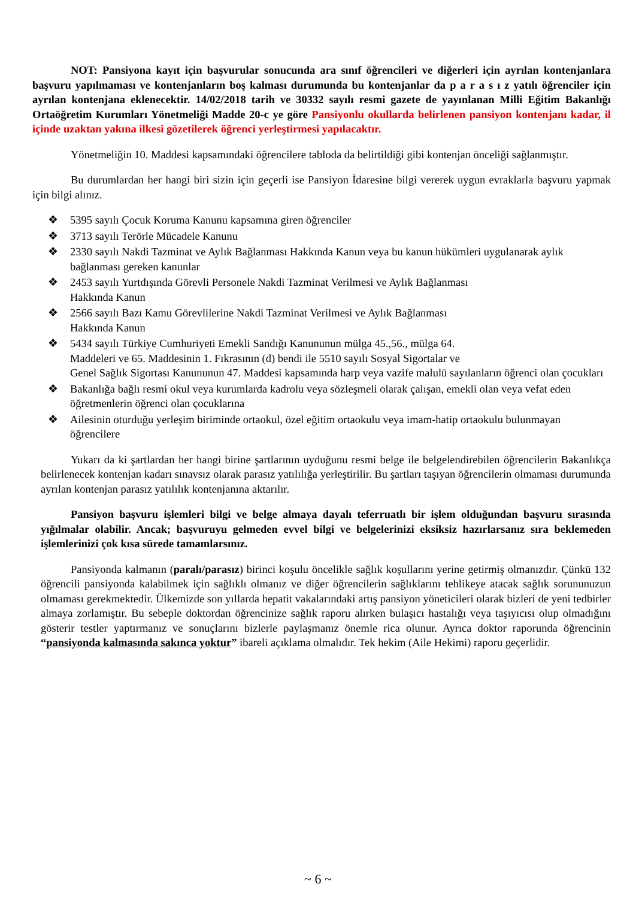NOT: Pansiyona kayıt için başvurular sonucunda ara sınıf öğrencileri ve diğerleri için ayrılan kontenjanlara başvuru yapılmaması ve kontenjanların boş kalması durumunda bu kontenjanlar da p a r a s ı z yatılı öğrenciler için ayrılan kontenjana eklenecektir. 14/02/2018 tarih ve 30332 sayılı resmi gazete de yayınlanan Milli Eğitim Bakanlığı Ortaöğretim Kurumları Yönetmeliği Madde 20-c ye göre Pansiyonlu okullarda belirlenen pansiyon kontenjanı kadar, il içinde uzaktan yakına ilkesi gözetilerek öğrenci yerleştirmesi yapılacaktır.
Yönetmeliğin 10. Maddesi kapsamındaki öğrencilere tabloda da belirtildiği gibi kontenjan önceliği sağlanmıştır.
Bu durumlardan her hangi biri sizin için geçerli ise Pansiyon İdaresine bilgi vererek uygun evraklarla başvuru yapmak için bilgi alınız.
❖ 5395 sayılı Çocuk Koruma Kanunu kapsamına giren öğrenciler
❖ 3713 sayılı Terörle Mücadele Kanunu
❖ 2330 sayılı Nakdi Tazminat ve Aylık Bağlanması Hakkında Kanun veya bu kanun hükümleri uygulanarak aylık bağlanması gereken kanunlar
❖ 2453 sayılı Yurtdışında Görevli Personele Nakdi Tazminat Verilmesi ve Aylık Bağlanması
Hakkında Kanun
❖ 2566 sayılı Bazı Kamu Görevlilerine Nakdi Tazminat Verilmesi ve Aylık Bağlanması
Hakkında Kanun
❖ 5434 sayılı Türkiye Cumhuriyeti Emekli Sandığı Kanununun mülga 45.,56., mülga 64.
Maddeleri ve 65. Maddesinin 1. Fıkrasının (d) bendi ile 5510 sayılı Sosyal Sigortalar ve
Genel Sağlık Sigortası Kanununun 47. Maddesi kapsamında harp veya vazife malulü sayılanların öğrenci olan çocukları
❖ Bakanlığa bağlı resmi okul veya kurumlarda kadrolu veya sözleşmeli olarak çalışan, emekli olan veya vefat eden öğretmenlerin öğrenci olan çocuklarına
❖ Ailesinin oturduğu yerleşim biriminde ortaokul, özel eğitim ortaokulu veya imam-hatip ortaokulu bulunmayan öğrencilere
Yukarı da ki şartlardan her hangi birine şartlarının uyduğunu resmi belge ile belgelendirebilen öğrencilerin Bakanlıkça belirlenecek kontenjan kadarı sınavsız olarak parasız yatılılığa yerleştirilir. Bu şartları taşıyan öğrencilerin olmaması durumunda ayrılan kontenjan parasız yatılılık kontenjanına aktarılır.
Pansiyon başvuru işlemleri bilgi ve belge almaya dayalı teferruatlı bir işlem olduğundan başvuru sırasında yığılmalar olabilir. Ancak; başvuruyu gelmeden evvel bilgi ve belgelerinizi eksiksiz hazırlarsanız sıra beklemeden işlemlerinizi çok kısa sürede tamamlarsınız.
Pansiyonda kalmanın (paralı/parasız) birinci koşulu öncelikle sağlık koşullarını yerine getirmiş olmanızdır. Çünkü 132 öğrencili pansiyonda kalabilmek için sağlıklı olmanız ve diğer öğrencilerin sağlıklarını tehlikeye atacak sağlık sorununuzun olmaması gerekmektedir. Ülkemizde son yıllarda hepatit vakalarındaki artış pansiyon yöneticileri olarak bizleri de yeni tedbirler almaya zorlamıştır. Bu sebeple doktordan öğrencinize sağlık raporu alırken bulaşıcı hastalığı veya taşıyıcısı olup olmadığını gösterir testler yaptırmanız ve sonuçlarını bizlerle paylaşmanız önemle rica olunur. Ayrıca doktor raporunda öğrencinin “pansiyonda kalmasında sakınca yoktur” ibareli açıklama olmalıdır. Tek hekim (Aile Hekimi) raporu geçerlidir.
~ 6 ~